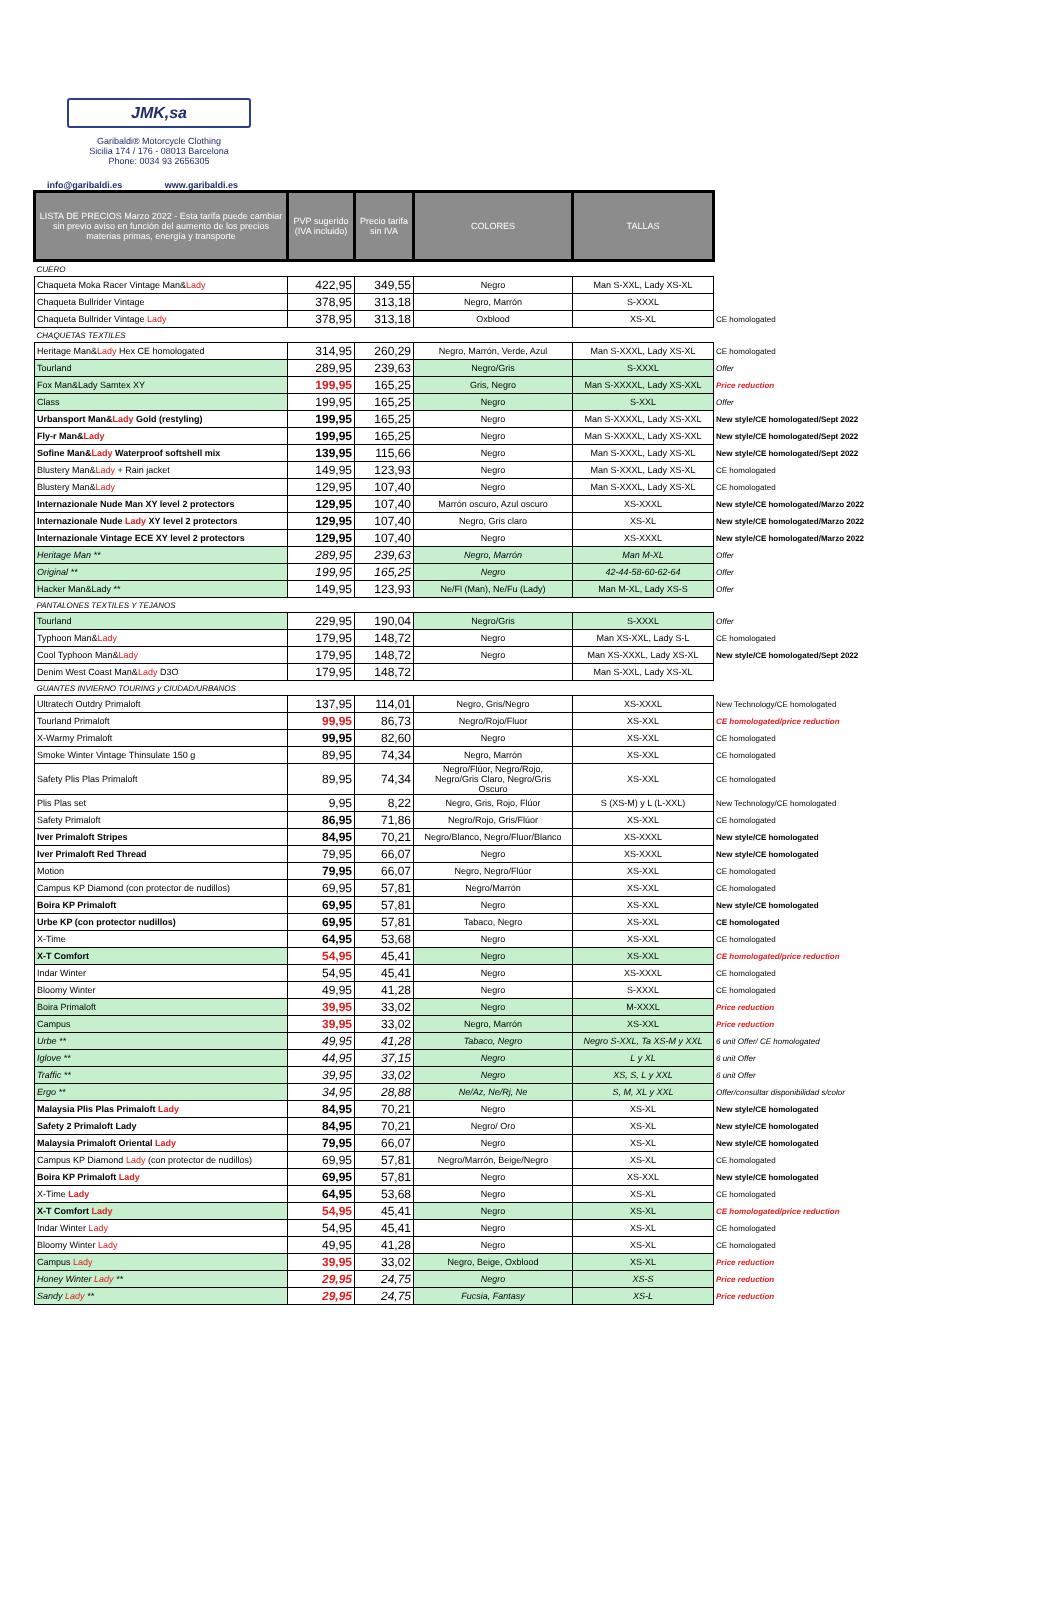JMK,sa
Garibaldi® Motorcycle Clothing
Sicilia 174 / 176 - 08013 Barcelona
Phone: 0034 93 2656305
info@garibaldi.es www.garibaldi.es
| LISTA DE PRECIOS Marzo 2022 - Esta tarifa puede cambiar sin previo aviso en función del aumento de los precios materias primas, energía y transporte | PVP sugerido (IVA incluido) | Precio tarifa sin IVA | COLORES | TALLAS | |
| CUERO | | | | | |
| Chaqueta Moka Racer Vintage Man& Lady | 422,95 | 349,55 | Negro | Man S-XXL, Lady XS-XL | |
| Chaqueta Bullrider Vintage | 378,95 | 313,18 | Negro, Marrón | S-XXXL | |
| Chaqueta Bullrider Vintage Lady | 378,95 | 313,18 | Oxblood | XS-XL | CE homologated |
| CHAQUETAS TEXTILES | | | | | |
| Heritage Man& Lady Hex CE homologated | 314,95 | 260,29 | Negro, Marrón, Verde, Azul | Man S-XXXL, Lady XS-XL | CE homologated |
| Tourland | 289,95 | 239,63 | Negro/Gris | S-XXXL | Offer |
| Fox Man&Lady Samtex XY | 199,95 | 165,25 | Gris, Negro | Man S-XXXXL, Lady XS-XXL | Price reduction |
| Class | 199,95 | 165,25 | Negro | S-XXL | Offer |
| Urbansport Man& Lady Gold (restyling) | 199,95 | 165,25 | Negro | Man S-XXXXL, Lady XS-XXL | New style/CE homologated/Sept 2022 |
| Fly-r Man& Lady | 199,95 | 165,25 | Negro | Man S-XXXXL, Lady XS-XXL | New style/CE homologated/Sept 2022 |
| Sofine Man& Lady Waterproof softshell mix | 139,95 | 115,66 | Negro | Man S-XXXL, Lady XS-XL | New style/CE homologated/Sept 2022 |
| Blustery Man& Lady + Rain jacket | 149,95 | 123,93 | Negro | Man S-XXXL, Lady XS-XL | CE homologated |
| Blustery Man& Lady | 129,95 | 107,40 | Negro | Man S-XXXL, Lady XS-XL | CE homologated |
| Internazionale Nude Man XY level 2 protectors | 129,95 | 107,40 | Marrón oscuro, Azul oscuro | XS-XXXL | New style/CE homologated/Marzo 2022 |
| Internazionale Nude Lady XY level 2 protectors | 129,95 | 107,40 | Negro, Gris claro | XS-XL | New style/CE homologated/Marzo 2022 |
| Internazionale Vintage ECE XY level 2 protectors | 129,95 | 107,40 | Negro | XS-XXXL | New style/CE homologated/Marzo 2022 |
| Heritage Man ** | 289,95 | 239,63 | Negro, Marrón | Man M-XL | Offer |
| Original ** | 199,95 | 165,25 | Negro | 42-44-58-60-62-64 | Offer |
| Hacker Man&Lady ** | 149,95 | 123,93 | Ne/Fl (Man), Ne/Fu (Lady) | Man M-XL, Lady XS-S | Offer |
| PANTALONES TEXTILES Y TEJANOS | | | | | |
| Tourland | 229,95 | 190,04 | Negro/Gris | S-XXXL | Offer |
| Typhoon Man& Lady | 179,95 | 148,72 | Negro | Man XS-XXL, Lady S-L | CE homologated |
| Cool Typhoon Man& Lady | 179,95 | 148,72 | Negro | Man XS-XXXL, Lady XS-XL | New style/CE homologated/Sept 2022 |
| Denim West Coast Man& Lady D3O | 179,95 | 148,72 | | Man S-XXL, Lady XS-XL | |
| GUANTES INVIERNO TOURING y CIUDAD/URBANOS | | | | | |
| Ultratech Outdry Primaloft | 137,95 | 114,01 | Negro, Gris/Negro | XS-XXXL | New Technology/CE homologated |
| Tourland Primaloft | 99,95 | 86,73 | Negro/Rojo/Fluor | XS-XXL | CE homologated/price reduction |
| X-Warmy Primaloft | 99,95 | 82,60 | Negro | XS-XXL | CE homologated |
| Smoke Winter Vintage Thinsulate 150 g | 89,95 | 74,34 | Negro, Marrón | XS-XXL | CE homologated |
| Safety Plis Plas Primaloft | 89,95 | 74,34 | Negro/Flúor, Negro/Rojo, Negro/Gris Claro, Negro/Gris Oscuro | XS-XXL | CE homologated |
| Plis Plas set | 9,95 | 8,22 | Negro, Gris, Rojo, Flúor | S (XS-M) y L (L-XXL) | New Technology/CE homologated |
| Safety Primaloft | 86,95 | 71,86 | Negro/Rojo, Gris/Flúor | XS-XXL | CE homologated |
| Iver Primaloft Stripes | 84,95 | 70,21 | Negro/Blanco, Negro/Fluor/Blanco | XS-XXXL | New style/CE homologated |
| Iver Primaloft Red Thread | 79,95 | 66,07 | Negro | XS-XXXL | New style/CE homologated |
| Motion | 79,95 | 66,07 | Negro, Negro/Flúor | XS-XXL | CE homologated |
| Campus KP Diamond (con protector de nudillos) | 69,95 | 57,81 | Negro/Marrón | XS-XXL | CE homologated |
| Boira KP Primaloft | 69,95 | 57,81 | Negro | XS-XXL | New style/CE homologated |
| Urbe KP (con protector nudillos) | 69,95 | 57,81 | Tabaco, Negro | XS-XXL | CE homologated |
| X-Time | 64,95 | 53,68 | Negro | XS-XXL | CE homologated |
| X-T Comfort | 54,95 | 45,41 | Negro | XS-XXL | CE homologated/price reduction |
| Indar Winter | 54,95 | 45,41 | Negro | XS-XXXL | CE homologated |
| Bloomy Winter | 49,95 | 41,28 | Negro | S-XXXL | CE homologated |
| Boira Primaloft | 39,95 | 33,02 | Negro | M-XXXL | Price reduction |
| Campus | 39,95 | 33,02 | Negro, Marrón | XS-XXL | Price reduction |
| Urbe ** | 49,95 | 41,28 | Tabaco, Negro | Negro S-XXL, Ta XS-M y XXL | 6 unit Offer/ CE homologated |
| Iglove ** | 44,95 | 37,15 | Negro | L y XL | 6 unit Offer |
| Traffic ** | 39,95 | 33,02 | Negro | XS, S, L y XXL | 6 unit Offer |
| Ergo ** | 34,95 | 28,88 | Ne/Az, Ne/Rj, Ne | S, M, XL y XXL | Offer/consultar disponibilidad s/color |
| Malaysia Plis Plas Primaloft Lady | 84,95 | 70,21 | Negro | XS-XL | New style/CE homologated |
| Safety 2 Primaloft Lady | 84,95 | 70,21 | Negro/ Oro | XS-XL | New style/CE homologated |
| Malaysia Primaloft Oriental Lady | 79,95 | 66,07 | Negro | XS-XL | New style/CE homologated |
| Campus KP Diamond Lady (con protector de nudillos) | 69,95 | 57,81 | Negro/Marrón, Beige/Negro | XS-XL | CE homologated |
| Boira KP Primaloft Lady | 69,95 | 57,81 | Negro | XS-XXL | New style/CE homologated |
| X-Time Lady | 64,95 | 53,68 | Negro | XS-XL | CE homologated |
| X-T Comfort Lady | 54,95 | 45,41 | Negro | XS-XL | CE homologated/price reduction |
| Indar Winter Lady | 54,95 | 45,41 | Negro | XS-XL | CE homologated |
| Bloomy Winter Lady | 49,95 | 41,28 | Negro | XS-XL | CE homologated |
| Campus Lady | 39,95 | 33,02 | Negro, Beige, Oxblood | XS-XL | Price reduction |
| Honey Winter Lady ** | 29,95 | 24,75 | Negro | XS-S | Price reduction |
| Sandy Lady ** | 29,95 | 24,75 | Fucsia, Fantasy | XS-L | Price reduction |